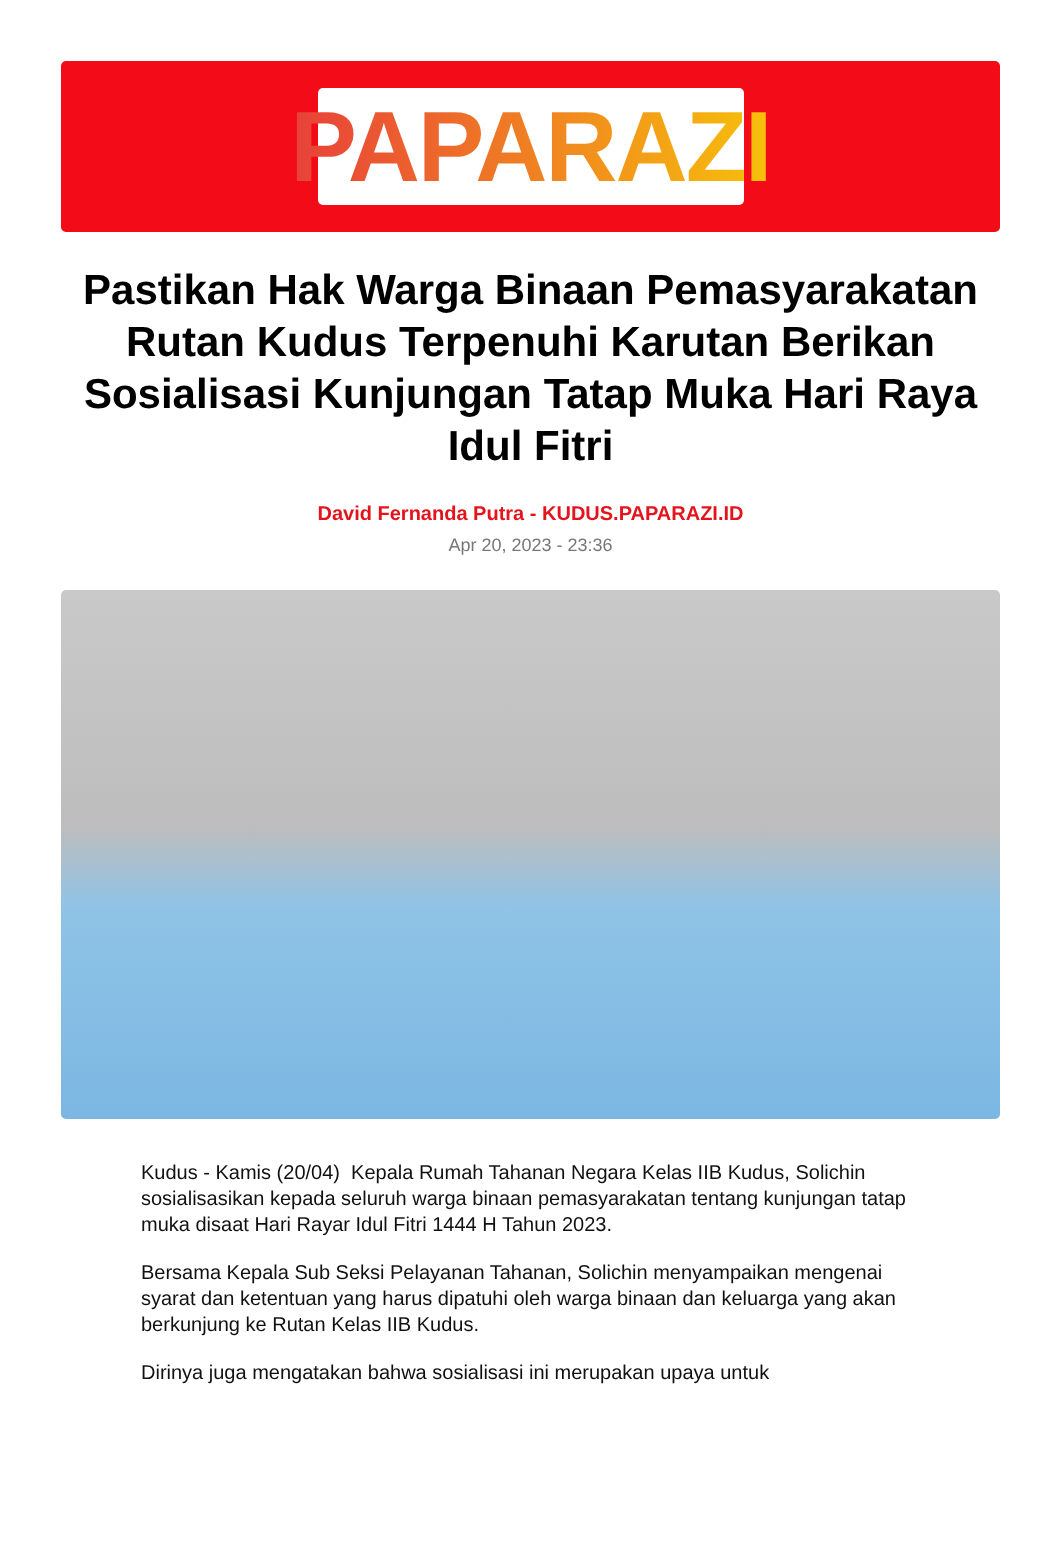PAPARAZI
Pastikan Hak Warga Binaan Pemasyarakatan Rutan Kudus Terpenuhi Karutan Berikan Sosialisasi Kunjungan Tatap Muka Hari Raya Idul Fitri
David Fernanda Putra - KUDUS.PAPARAZI.ID
Apr 20, 2023 - 23:36
Kudus - Kamis (20/04) Kepala Rumah Tahanan Negara Kelas IIB Kudus, Solichin sosialisasikan kepada seluruh warga binaan pemasyarakatan tentang kunjungan tatap muka disaat Hari Rayar Idul Fitri 1444 H Tahun 2023.
Bersama Kepala Sub Seksi Pelayanan Tahanan, Solichin menyampaikan mengenai syarat dan ketentuan yang harus dipatuhi oleh warga binaan dan keluarga yang akan berkunjung ke Rutan Kelas IIB Kudus.
Dirinya juga mengatakan bahwa sosialisasi ini merupakan upaya untuk